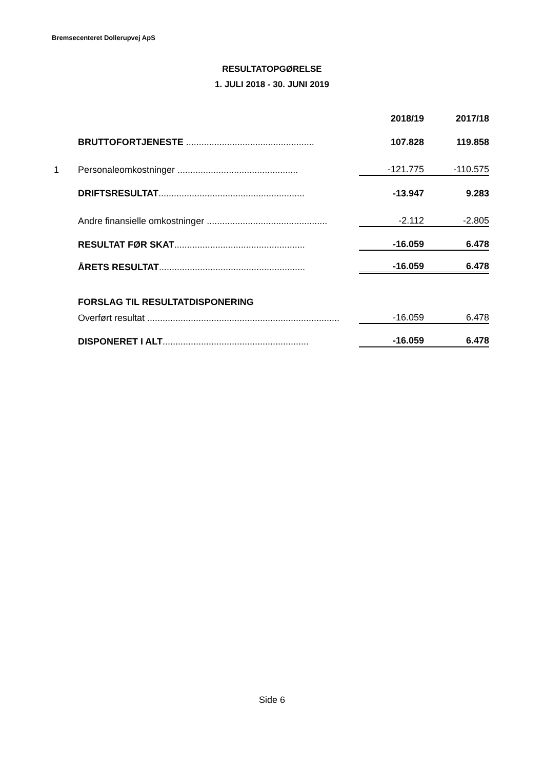Bremsecenteret Dollerupvej ApS
RESULTATOPGØRELSE
1. JULI 2018 - 30. JUNI 2019
| | | 2018/19 | 2017/18 |
| | BRUTTOFORTJENESTE .................................................. | 107.828 | 119.858 |
| 1 | Personaleomkostninger ............................................... | -121.775 | -110.575 |
| | DRIFTSRESULTAT ......................................................... | -13.947 | 9.283 |
| | Andre finansielle omkostninger ............................................... | -2.112 | -2.805 |
| | RESULTAT FØR SKAT ................................................... | -16.059 | 6.478 |
| | ÅRETS RESULTAT ......................................................... | -16.059 | 6.478 |
| | FORSLAG TIL RESULTATDISPONERING | | |
| | Overført resultat ........................................................................... | -16.059 | 6.478 |
| | DISPONERET I ALT ......................................................... | -16.059 | 6.478 |
Side 6